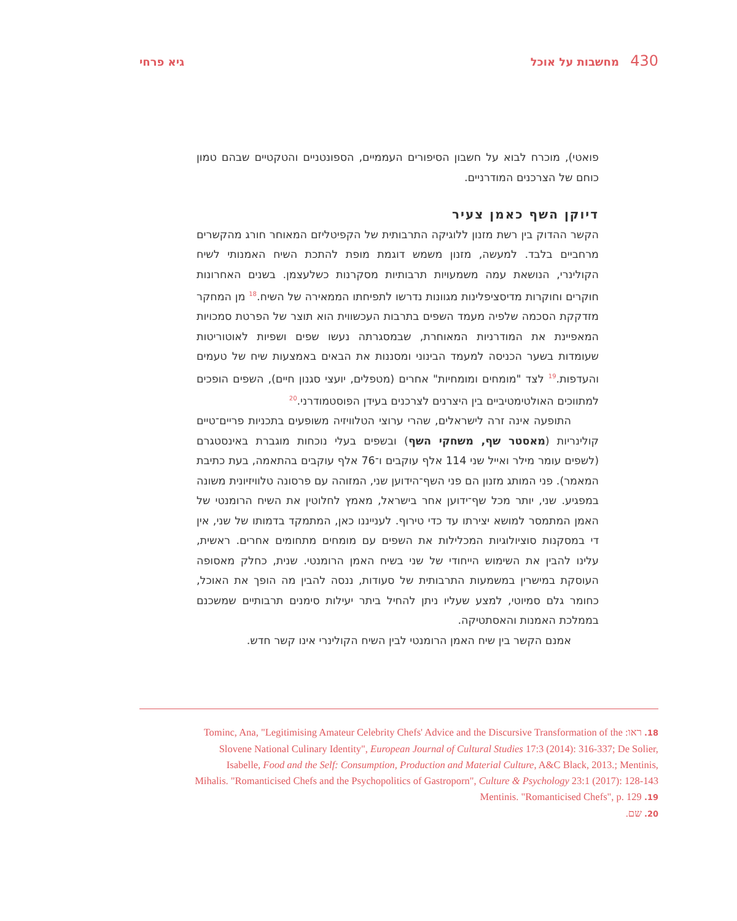430 מחשבות על אוכל גיא פרחי
פואטי), מוכרח לבוא על חשבון הסיפורים העממיים, הספונטניים והטקטיים שבהם טמון כוחם של הצרכנים המודרניים.
דיוקן השף כאמן צעיר
הקשר ההדוק בין רשת מזנון ללוגיקה התרבותית של הקפיטליזם המאוחר חורג מהקשרים מרחביים בלבד. למעשה, מזנון משמש דוגמת מופת להתכת השיח האמנותי לשיח הקולינרי, הנושאת עמה משמעויות תרבותיות מסקרנות כשלעצמן. בשנים האחרונות חוקרים וחוקרות מדיסציפלינות מגוונות נדרשו לתפיחתו הממאירה של השיח.<sup>18</sup> מן המחקר מזדקקת הסכמה שלפיה מעמד השפים בתרבות העכשווית הוא תוצר של הפרטת סמכויות המאפיינת את המודרניות המאוחרת, שבמסגרתה נעשו שפים ושפיות לאוטוריטות שעומדות בשער הכניסה למעמד הבינוני ומסננות את הבאים באמצעות שיח של טעמים והעדפות.<sup>19</sup> לצד "מומחים ומומחיות" אחרים (מטפלים, יועצי סגנון חיים), השפים הופכים למתווכים האולטימטיביים בין היצרנים לצרכנים בעידן הפוסטמודרני.<sup>20</sup>
התופעה אינה זרה לישראלים, שהרי ערוצי הטלוויזיה משופעים בתכניות פריים־טיים קולינריות (מאסטר שף, משחקי השף) ובשפים בעלי נוכחות מוגברת באינסטגרם (לשפים עומר מילר ואייל שני 114 אלף עוקבים ו־76 אלף עוקבים בהתאמה, בעת כתיבת המאמר). פני המותג מזנון הם פני השף־הידוען שני, המזוהה עם פרסונה טלוויזיונית משונה במפגיע. שני, יותר מכל שף־ידוען אחר בישראל, מאמץ לחלוטין את השיח הרומנטי של האמן המתמסר למושא יצירתו עד כדי טירוף. לענייננו כאן, המתמקד בדמותו של שני, אין די במסקנות סוציולוגיות המכלילות את השפים עם מומחים מתחומים אחרים. ראשית, עלינו להבין את השימוש הייחודי של שני בשיח האמן הרומנטי. שנית, כחלק מאסופה העוסקת במישרין במשמעות התרבותית של סעודות, ננסה להבין מה הופך את האוכל, כחומר גלם סמיוטי, למצע שעליו ניתן להחיל ביתר יעילות סימנים תרבותיים שמשכנם בממלכת האמנות והאסתטיקה.
אמנם הקשר בין שיח האמן הרומנטי לבין השיח הקולינרי אינו קשר חדש.
18. ראו: Tominc, Ana, "Legitimising Amateur Celebrity Chefs' Advice and the Discursive Transformation of the Slovene National Culinary Identity", European Journal of Cultural Studies 17:3 (2014): 316-337; De Solier, Isabelle, Food and the Self: Consumption, Production and Material Culture, A&C Black, 2013.; Mentinis, Mihalis. "Romanticised Chefs and the Psychopolitics of Gastroporn", Culture & Psychology 23:1 (2017): 128-143
19. Mentinis. "Romanticised Chefs", p. 129
20. שם.